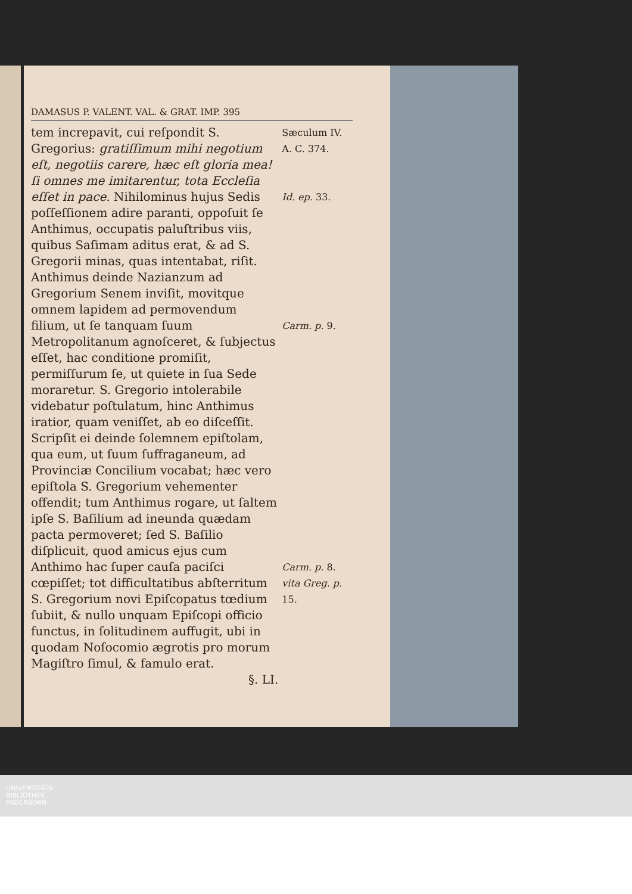DAMASUS P. VALENT. VAL. & GRAT. IMP. 395
tem increpavit, cui reſpondit S. Gregorius: gratiſſimum mihi negotium eſt, negotiis carere, hæc eſt gloria mea! ſi omnes me imitarentur, tota Eccleſia eſſet in pace. Nihilominus hujus Sedis poſſeſſionem adire paranti, oppoſuit ſe Anthimus, occupatis paluſtribus viis, quibus Saſimam aditus erat, & ad S. Gregorii minas, quas intentabat, riſit. Anthimus deinde Nazianzum ad Gregorium Senem inviſit, movitque omnem lapidem ad permovendum filium, ut ſe tanquam ſuum Metropolitanum agnoſceret, & ſubjectus eſſet, hac conditione promiſit, permiſſurum ſe, ut quiete in ſua Sede moraretur. S. Gregorio intolerabile videbatur poſtulatum, hinc Anthimus iratior, quam veniſſet, ab eo diſceſſit. Scripſit ei deinde ſolemnem epiſtolam, qua eum, ut ſuum ſuffraganeum, ad Provinciæ Concilium vocabat; hæc vero epiſtola S. Gregorium vehementer offendit; tum Anthimus rogare, ut ſaltem ipſe S. Baſilium ad ineunda quædam pacta permoveret; ſed S. Baſilio diſplicuit, quod amicus ejus cum Anthimo hac ſuper cauſa paciſci cœpiſſet; tot difficultatibus abſterritum S. Gregorium novi Epiſcopatus tœdium ſubiit, & nullo unquam Epiſcopi officio functus, in ſolitudinem auffugit, ubi in quodam Noſocomio ægrotis pro morum Magiſtro ſimul, & famulo erat.
§. LI.
Sæculum IV.
A. C. 374.
Id. ep. 33.
Carm. p. 9.
Carm. p. 8.
vita Greg. p. 15.
UNIVERSITÄTS-
BIBLIOTHEK
PADERBORN